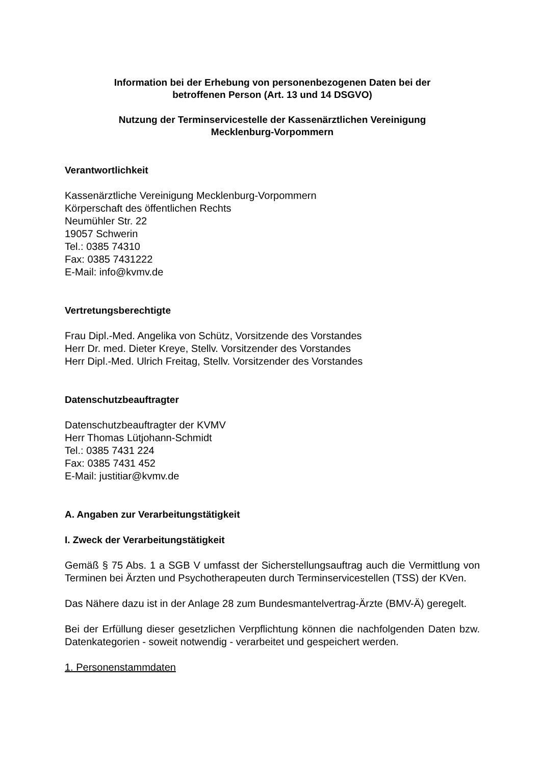Information bei der Erhebung von personenbezogenen Daten bei der
betroffenen Person (Art. 13 und 14 DSGVO)
Nutzung der Terminservicestelle der Kassenärztlichen Vereinigung
Mecklenburg-Vorpommern
Verantwortlichkeit
Kassenärztliche Vereinigung Mecklenburg-Vorpommern
Körperschaft des öffentlichen Rechts
Neumühler Str. 22
19057 Schwerin
Tel.: 0385 74310
Fax: 0385 7431222
E-Mail: info@kvmv.de
Vertretungsberechtigte
Frau Dipl.-Med. Angelika von Schütz, Vorsitzende des Vorstandes
Herr Dr. med. Dieter Kreye, Stellv. Vorsitzender des Vorstandes
Herr Dipl.-Med. Ulrich Freitag, Stellv. Vorsitzender des Vorstandes
Datenschutzbeauftragter
Datenschutzbeauftragter der KVMV
Herr Thomas Lütjohann-Schmidt
Tel.: 0385 7431 224
Fax: 0385 7431 452
E-Mail: justitiar@kvmv.de
A. Angaben zur Verarbeitungstätigkeit
I. Zweck der Verarbeitungstätigkeit
Gemäß § 75 Abs. 1 a SGB V umfasst der Sicherstellungsauftrag auch die Vermittlung von Terminen bei Ärzten und Psychotherapeuten durch Terminservicestellen (TSS) der KVen.
Das Nähere dazu ist in der Anlage 28 zum Bundesmantelvertrag-Ärzte (BMV-Ä) geregelt.
Bei der Erfüllung dieser gesetzlichen Verpflichtung können die nachfolgenden Daten bzw. Datenkategorien - soweit notwendig - verarbeitet und gespeichert werden.
1. Personenstammdaten